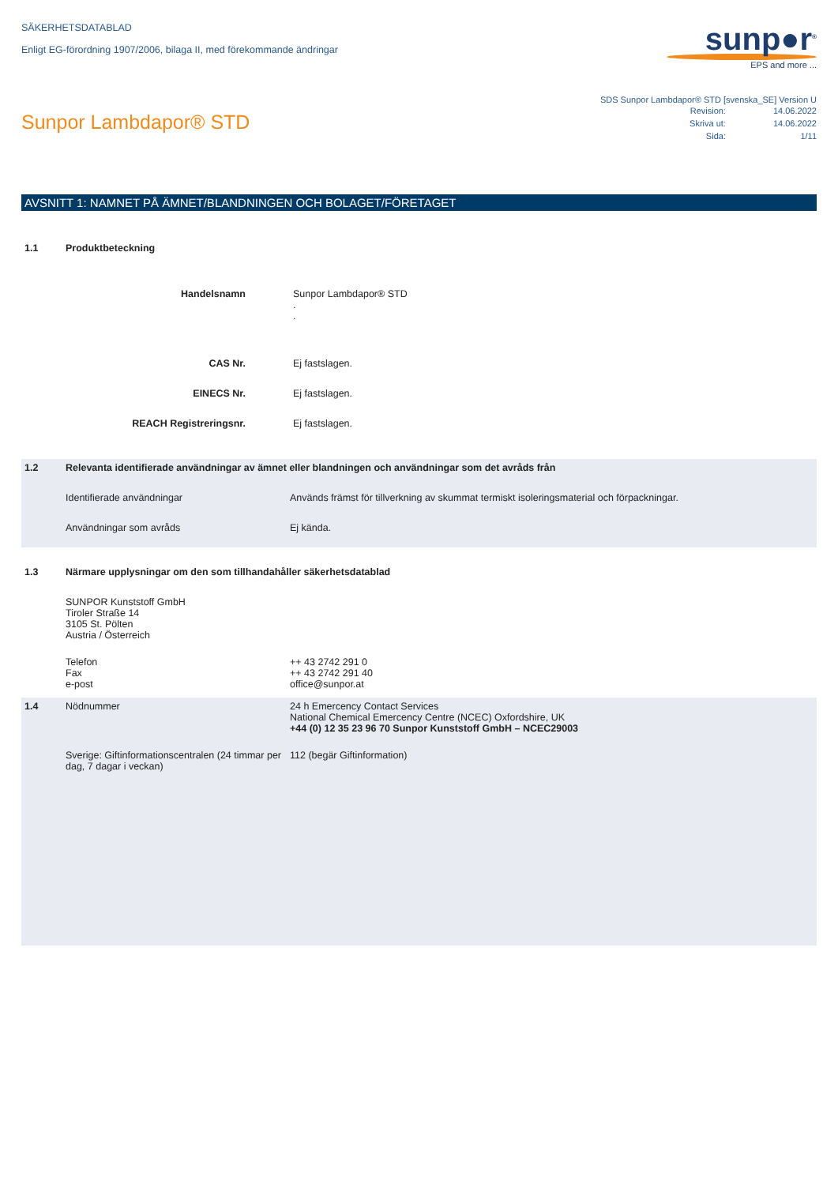SÄKERHETSDATABLAD
Enligt EG-förordning 1907/2006, bilaga II, med förekommande ändringar
sunp●r<sup>®</sup>
EPS and more ...
Sunpor Lambdapor® STD
SDS Sunpor Lambdapor® STD [svenska_SE] Version U
| Revision: | 14.06.2022 |
| Skriva ut: | 14.06.2022 |
| Sida: | 1/11 |
AVSNITT 1: NAMNET PÅ ÄMNET/BLANDNINGEN OCH BOLAGET/FÖRETAGET
1.1 Produktbeteckning
Handelsnamn Sunpor Lambdapor® STD
.
.
CAS Nr. Ej fastslagen.
EINECS Nr. Ej fastslagen.
REACH Registreringsnr. Ej fastslagen.
1.2 Relevanta identifierade användningar av ämnet eller blandningen och användningar som det avråds från
Identifierade användningar Används främst för tillverkning av skummat termiskt isoleringsmaterial och förpackningar.
Användningar som avråds Ej kända.
1.3 Närmare upplysningar om den som tillhandahåller säkerhetsdatablad
SUNPOR Kunststoff GmbH
Tiroler Straße 14
3105 St. Pölten
Austria / Österreich
Telefon
Fax
e-post
++ 43 2742 291 0
++ 43 2742 291 40
office@sunpor.at
1.4 Nödnummer 24 h Emercency Contact Services
National Chemical Emercency Centre (NCEC) Oxfordshire, UK
+44 (0) 12 35 23 96 70 Sunpor Kunststoff GmbH – NCEC29003
Sverige: Giftinformationscentralen (24 timmar per dag, 7 dagar i veckan)
112 (begär Giftinformation)